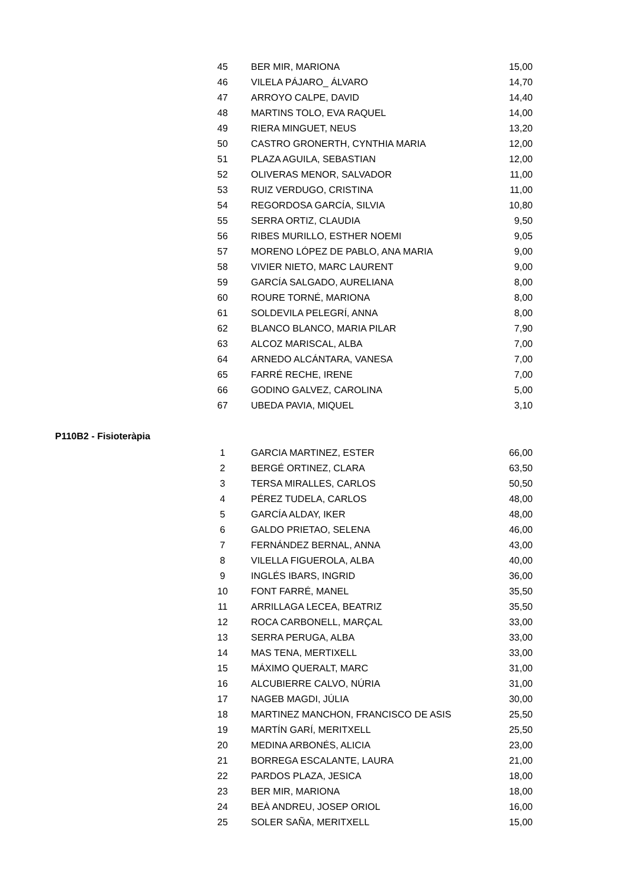| 45 | BER MIR, MARIONA | 15,00 |
| 46 | VILELA PÁJARO_ ÁLVARO | 14,70 |
| 47 | ARROYO CALPE, DAVID | 14,40 |
| 48 | MARTINS TOLO, EVA RAQUEL | 14,00 |
| 49 | RIERA MINGUET, NEUS | 13,20 |
| 50 | CASTRO GRONERTH, CYNTHIA MARIA | 12,00 |
| 51 | PLAZA AGUILA, SEBASTIAN | 12,00 |
| 52 | OLIVERAS MENOR, SALVADOR | 11,00 |
| 53 | RUIZ VERDUGO, CRISTINA | 11,00 |
| 54 | REGORDOSA GARCÍA, SILVIA | 10,80 |
| 55 | SERRA ORTIZ, CLAUDIA | 9,50 |
| 56 | RIBES MURILLO, ESTHER NOEMI | 9,05 |
| 57 | MORENO LÓPEZ DE PABLO, ANA MARIA | 9,00 |
| 58 | VIVIER NIETO, MARC LAURENT | 9,00 |
| 59 | GARCÍA SALGADO, AURELIANA | 8,00 |
| 60 | ROURE TORNÉ, MARIONA | 8,00 |
| 61 | SOLDEVILA PELEGRÍ, ANNA | 8,00 |
| 62 | BLANCO BLANCO, MARIA PILAR | 7,90 |
| 63 | ALCOZ MARISCAL, ALBA | 7,00 |
| 64 | ARNEDO ALCÁNTARA, VANESA | 7,00 |
| 65 | FARRÉ RECHE, IRENE | 7,00 |
| 66 | GODINO GALVEZ, CAROLINA | 5,00 |
| 67 | UBEDA PAVIA, MIQUEL | 3,10 |
P110B2 - Fisioteràpia
| 1 | GARCIA MARTINEZ, ESTER | 66,00 |
| 2 | BERGÉ ORTINEZ, CLARA | 63,50 |
| 3 | TERSA MIRALLES, CARLOS | 50,50 |
| 4 | PÉREZ TUDELA, CARLOS | 48,00 |
| 5 | GARCÍA ALDAY, IKER | 48,00 |
| 6 | GALDO PRIETAO, SELENA | 46,00 |
| 7 | FERNÁNDEZ BERNAL, ANNA | 43,00 |
| 8 | VILELLA FIGUEROLA, ALBA | 40,00 |
| 9 | INGLÉS IBARS, INGRID | 36,00 |
| 10 | FONT FARRÉ, MANEL | 35,50 |
| 11 | ARRILLAGA LECEA, BEATRIZ | 35,50 |
| 12 | ROCA CARBONELL, MARÇAL | 33,00 |
| 13 | SERRA PERUGA, ALBA | 33,00 |
| 14 | MAS TENA, MERTIXELL | 33,00 |
| 15 | MÁXIMO QUERALT, MARC | 31,00 |
| 16 | ALCUBIERRE CALVO, NÚRIA | 31,00 |
| 17 | NAGEB MAGDI, JÚLIA | 30,00 |
| 18 | MARTINEZ MANCHON, FRANCISCO DE ASIS | 25,50 |
| 19 | MARTÍN GARÍ, MERITXELL | 25,50 |
| 20 | MEDINA ARBONÉS, ALICIA | 23,00 |
| 21 | BORREGA ESCALANTE, LAURA | 21,00 |
| 22 | PARDOS PLAZA, JESICA | 18,00 |
| 23 | BER MIR, MARIONA | 18,00 |
| 24 | BEÀ ANDREU, JOSEP ORIOL | 16,00 |
| 25 | SOLER SAÑA, MERITXELL | 15,00 |